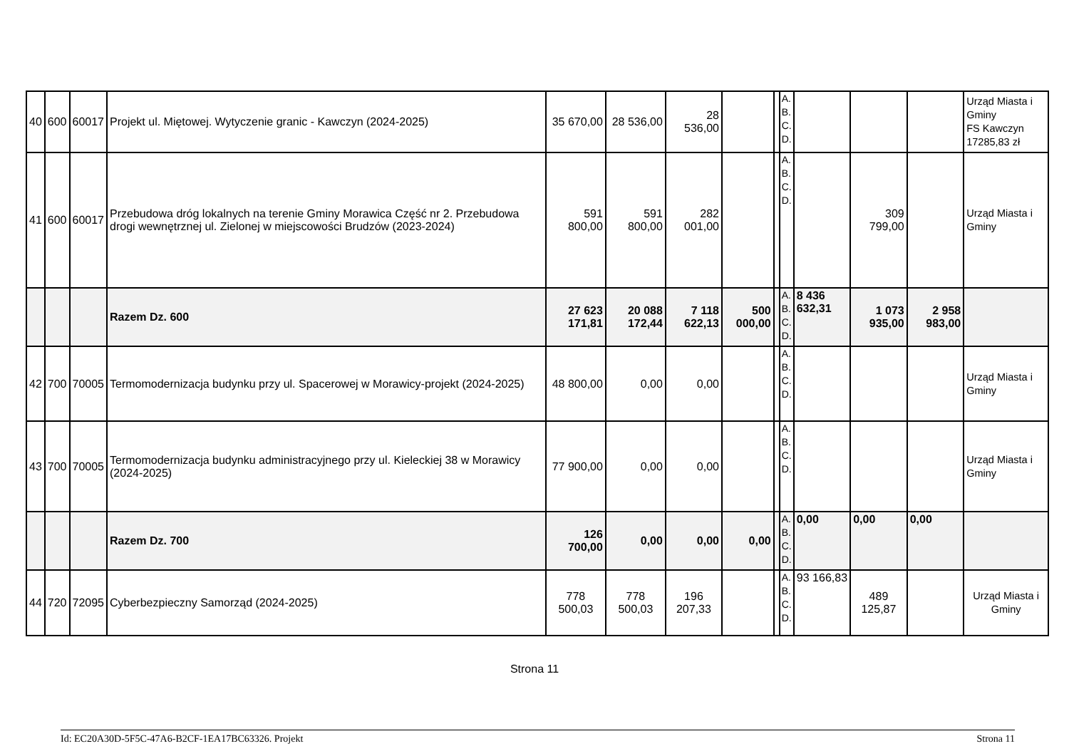| 40 | 600 | 60017 | Projekt ul. Miętowej. Wytyczenie granic - Kawczyn (2024-2025) | 35 670,00 | 28 536,00 | 28 536,00 | | | A. B. C. D. | | | | Urząd Miasta i Gminy FS Kawczyn 17285,83 zł |
| 41 | 600 | 60017 | Przebudowa dróg lokalnych na terenie Gminy Morawica Część nr 2. Przebudowa drogi wewnętrznej ul. Zielonej w miejscowości Brudzów (2023-2024) | 591 800,00 | 591 800,00 | 282 001,00 | | | A. B. C. D. | | 309 799,00 | | Urząd Miasta i Gminy |
| | | | Razem Dz. 600 | 27 623 171,81 | 20 088 172,44 | 7 118 622,13 | 500 000,00 | | A. B. C. D. | 8 436 632,31 | 1 073 935,00 | 2 958 983,00 | |
| 42 | 700 | 70005 | Termomodernizacja budynku przy ul. Spacerowej w Morawicy-projekt (2024-2025) | 48 800,00 | 0,00 | 0,00 | | | A. B. C. D. | | | | Urząd Miasta i Gminy |
| 43 | 700 | 70005 | Termomodernizacja budynku administracyjnego przy ul. Kieleckiej 38 w Morawicy (2024-2025) | 77 900,00 | 0,00 | 0,00 | | | A. B. C. D. | | | | Urząd Miasta i Gminy |
| | | | Razem Dz. 700 | 126 700,00 | 0,00 | 0,00 | 0,00 | | A. B. C. D. | 0,00 | 0,00 | 0,00 | |
| 44 | 720 | 72095 | Cyberbezpieczny Samorząd (2024-2025) | 778 500,03 | 778 500,03 | 196 207,33 | | | A. B. C. D. | 93 166,83 | 489 125,87 | | Urząd Miasta i Gminy |
Strona 11
Id: EC20A30D-5F5C-47A6-B2CF-1EA17BC63326. Projekt Strona 11